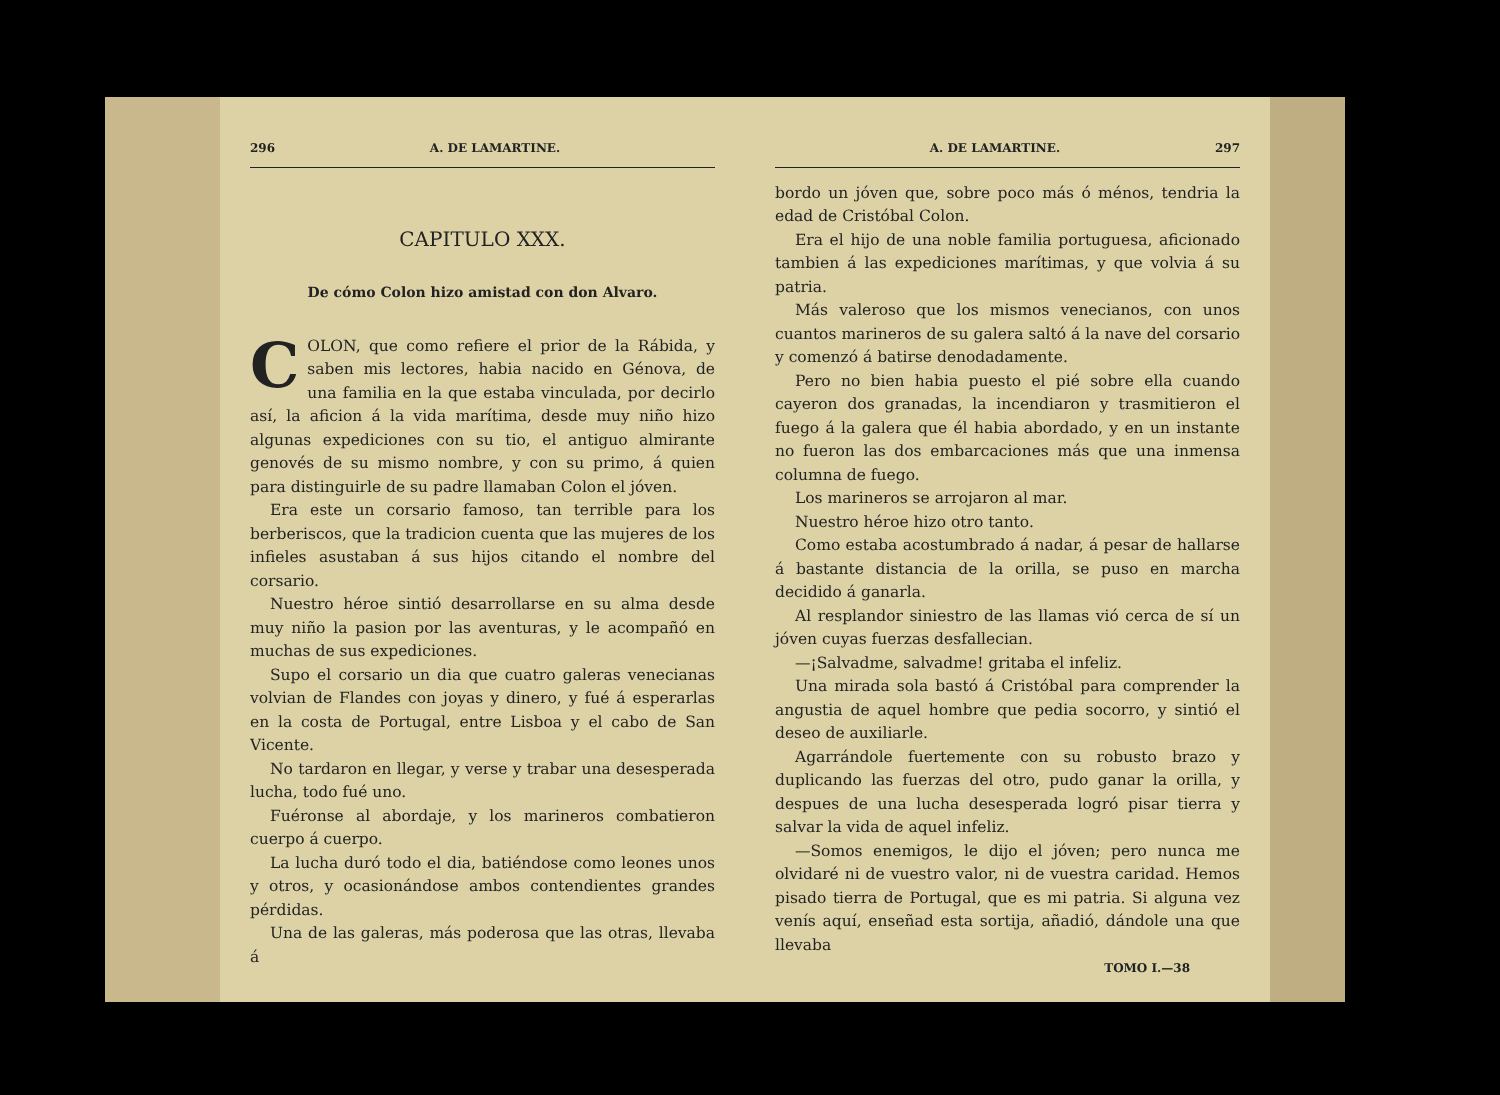296 A. DE LAMARTINE.
CAPITULO XXX.
De cómo Colon hizo amistad con don Alvaro.
COLON, que como refiere el prior de la Rábida, y saben mis lectores, habia nacido en Génova, de una familia en la que estaba vinculada, por decirlo así, la aficion á la vida marítima, desde muy niño hizo algunas expediciones con su tio, el antiguo almirante genovés de su mismo nombre, y con su primo, á quien para distinguirle de su padre llamaban Colon el jóven.
Era este un corsario famoso, tan terrible para los berberiscos, que la tradicion cuenta que las mujeres de los infieles asustaban á sus hijos citando el nombre del corsario.
Nuestro héroe sintió desarrollarse en su alma desde muy niño la pasion por las aventuras, y le acompañó en muchas de sus expediciones.
Supo el corsario un dia que cuatro galeras venecianas volvian de Flandes con joyas y dinero, y fué á esperarlas en la costa de Portugal, entre Lisboa y el cabo de San Vicente.
No tardaron en llegar, y verse y trabar una desesperada lucha, todo fué uno.
Fuéronse al abordaje, y los marineros combatieron cuerpo á cuerpo.
La lucha duró todo el dia, batiéndose como leones unos y otros, y ocasionándose ambos contendientes grandes pérdidas.
Una de las galeras, más poderosa que las otras, llevaba á
A. DE LAMARTINE. 297
bordo un jóven que, sobre poco más ó ménos, tendria la edad de Cristóbal Colon.
Era el hijo de una noble familia portuguesa, aficionado tambien á las expediciones marítimas, y que volvia á su patria.
Más valeroso que los mismos venecianos, con unos cuantos marineros de su galera saltó á la nave del corsario y comenzó á batirse denodadamente.
Pero no bien habia puesto el pié sobre ella cuando cayeron dos granadas, la incendiaron y trasmitieron el fuego á la galera que él habia abordado, y en un instante no fueron las dos embarcaciones más que una inmensa columna de fuego.
Los marineros se arrojaron al mar.
Nuestro héroe hizo otro tanto.
Como estaba acostumbrado á nadar, á pesar de hallarse á bastante distancia de la orilla, se puso en marcha decidido á ganarla.
Al resplandor siniestro de las llamas vió cerca de sí un jóven cuyas fuerzas desfallecian.
—¡Salvadme, salvadme! gritaba el infeliz.
Una mirada sola bastó á Cristóbal para comprender la angustia de aquel hombre que pedia socorro, y sintió el deseo de auxiliarle.
Agarrándole fuertemente con su robusto brazo y duplicando las fuerzas del otro, pudo ganar la orilla, y despues de una lucha desesperada logró pisar tierra y salvar la vida de aquel infeliz.
—Somos enemigos, le dijo el jóven; pero nunca me olvidaré ni de vuestro valor, ni de vuestra caridad. Hemos pisado tierra de Portugal, que es mi patria. Si alguna vez venís aquí, enseñad esta sortija, añadió, dándole una que llevaba
TOMO I.—38